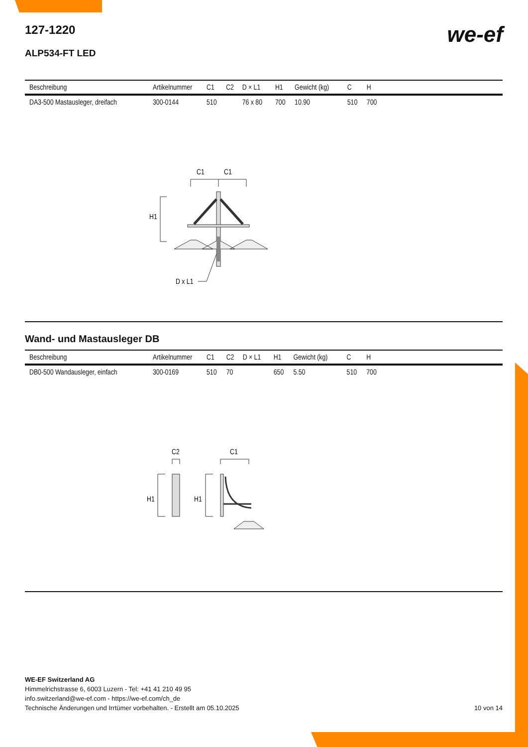we-ef
127-1220
ALP534-FT LED
| Beschreibung | Artikelnummer | C1 | C2 | D × L1 | H1 | Gewicht (kg) | C | H | |
| --- | --- | --- | --- | --- | --- | --- | --- | --- | --- |
| DA3-500 Mastausleger, dreifach | 300-0144 | 510 | | 76 x 80 | 700 | 10.90 | 510 | 700 | |
C1
C1
H1
D x L1
Wand- und Mastausleger DB
| Beschreibung | Artikelnummer | C1 | C2 | D × L1 | H1 | Gewicht (kg) | C | H | |
| --- | --- | --- | --- | --- | --- | --- | --- | --- | --- |
| DB0-500 Wandausleger, einfach | 300-0169 | 510 | 70 | | 650 | 5.50 | 510 | 700 | |
C2
C1
H1
H1
WE-EF Switzerland AG
Himmelrichstrasse 6, 6003 Luzern - Tel: +41 41 210 49 95
info.switzerland@we-ef.com - https://we-ef.com/ch_de
Technische Änderungen und Irrtümer vorbehalten. - Erstellt am 05.10.2025 10 von 14